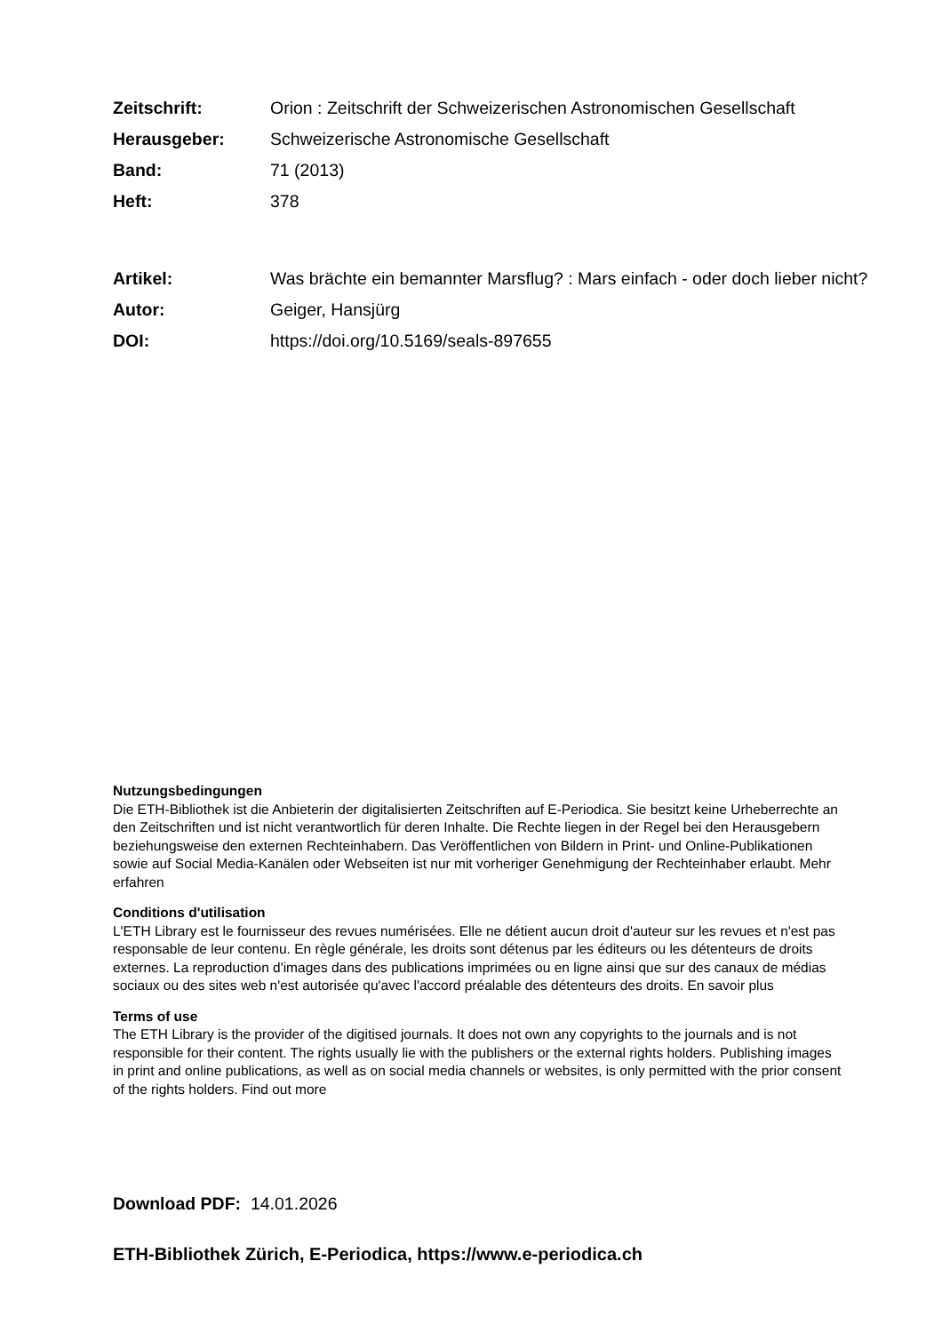Zeitschrift:
Orion : Zeitschrift der Schweizerischen Astronomischen Gesellschaft
Herausgeber:
Schweizerische Astronomische Gesellschaft
Band:
71 (2013)
Heft:
378
Artikel:
Was brächte ein bemannter Marsflug? : Mars einfach - oder doch lieber nicht?
Autor:
Geiger, Hansjürg
DOI:
https://doi.org/10.5169/seals-897655
Nutzungsbedingungen
Die ETH-Bibliothek ist die Anbieterin der digitalisierten Zeitschriften auf E-Periodica. Sie besitzt keine Urheberrechte an den Zeitschriften und ist nicht verantwortlich für deren Inhalte. Die Rechte liegen in der Regel bei den Herausgebern beziehungsweise den externen Rechteinhabern. Das Veröffentlichen von Bildern in Print- und Online-Publikationen sowie auf Social Media-Kanälen oder Webseiten ist nur mit vorheriger Genehmigung der Rechteinhaber erlaubt. Mehr erfahren
Conditions d'utilisation
L'ETH Library est le fournisseur des revues numérisées. Elle ne détient aucun droit d'auteur sur les revues et n'est pas responsable de leur contenu. En règle générale, les droits sont détenus par les éditeurs ou les détenteurs de droits externes. La reproduction d'images dans des publications imprimées ou en ligne ainsi que sur des canaux de médias sociaux ou des sites web n'est autorisée qu'avec l'accord préalable des détenteurs des droits. En savoir plus
Terms of use
The ETH Library is the provider of the digitised journals. It does not own any copyrights to the journals and is not responsible for their content. The rights usually lie with the publishers or the external rights holders. Publishing images in print and online publications, as well as on social media channels or websites, is only permitted with the prior consent of the rights holders. Find out more
Download PDF: 14.01.2026
ETH-Bibliothek Zürich, E-Periodica, https://www.e-periodica.ch